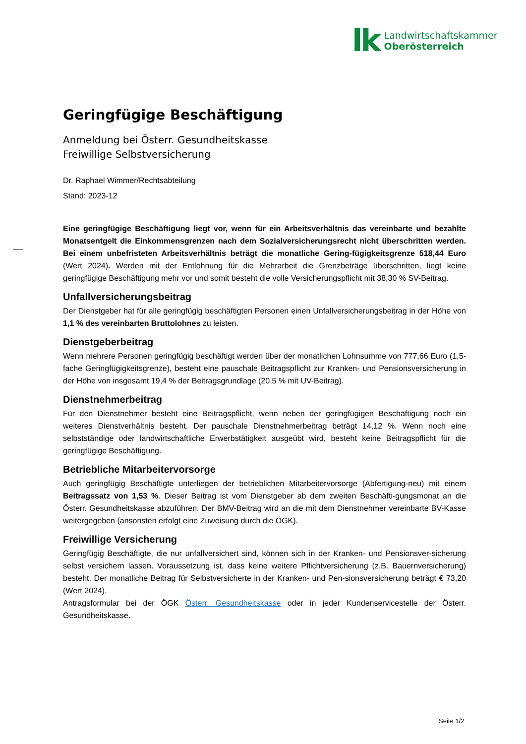lk
Landwirtschaftskammer
Oberösterreich
Geringfügige Beschäftigung
Anmeldung bei Österr. Gesundheitskasse
Freiwillige Selbstversicherung
Dr. Raphael Wimmer/Rechtsabteilung
Stand: 2023-12
Eine geringfügige Beschäftigung liegt vor, wenn für ein Arbeitsverhältnis das vereinbarte und bezahlte Monatsentgelt die Einkommensgrenzen nach dem Sozialversicherungsrecht nicht überschritten werden. Bei einem unbefristeten Arbeitsverhältnis beträgt die monatliche Gering-fügigkeitsgrenze 518,44 Euro (Wert 2024). Werden mit der Entlohnung für die Mehrarbeit die Grenzbeträge überschritten, liegt keine geringfügige Beschäftigung mehr vor und somit besteht die volle Versicherungspflicht mit 38,30 % SV-Beitrag.
Unfallversicherungsbeitrag
Der Dienstgeber hat für alle geringfügig beschäftigten Personen einen Unfallversicherungsbeitrag in der Höhe von 1,1 % des vereinbarten Bruttolohnes zu leisten.
Dienstgeberbeitrag
Wenn mehrere Personen geringfügig beschäftigt werden über der monatlichen Lohnsumme von 777,66 Euro (1,5-fache Geringfügigkeitsgrenze), besteht eine pauschale Beitragspflicht zur Kranken- und Pensionsversicherung in der Höhe von insgesamt 19,4 % der Beitragsgrundlage (20,5 % mit UV-Beitrag).
Dienstnehmerbeitrag
Für den Dienstnehmer besteht eine Beitragspflicht, wenn neben der geringfügigen Beschäftigung noch ein weiteres Dienstverhältnis besteht. Der pauschale Dienstnehmerbeitrag beträgt 14,12 %. Wenn noch eine selbstständige oder landwirtschaftliche Erwerbstätigkeit ausgeübt wird, besteht keine Beitragspflicht für die geringfügige Beschäftigung.
Betriebliche Mitarbeitervorsorge
Auch geringfügig Beschäftigte unterliegen der betrieblichen Mitarbeitervorsorge (Abfertigung-neu) mit einem Beitragssatz von 1,53 %. Dieser Beitrag ist vom Dienstgeber ab dem zweiten Beschäfti-gungsmonat an die Österr. Gesundheitskasse abzuführen. Der BMV-Beitrag wird an die mit dem Dienstnehmer vereinbarte BV-Kasse weitergegeben (ansonsten erfolgt eine Zuweisung durch die ÖGK).
Freiwillige Versicherung
Geringfügig Beschäftigte, die nur unfallversichert sind, können sich in der Kranken- und Pensionsver-sicherung selbst versichern lassen. Voraussetzung ist, dass keine weitere Pflichtversicherung (z.B. Bauernversicherung) besteht. Der monatliche Beitrag für Selbstversicherte in der Kranken- und Pen-sionsversicherung beträgt € 73,20 (Wert 2024).
Antragsformular bei der ÖGK Österr. Gesundheitskasse oder in jeder Kundenservicestelle der Österr. Gesundheitskasse.
Seite 1/2